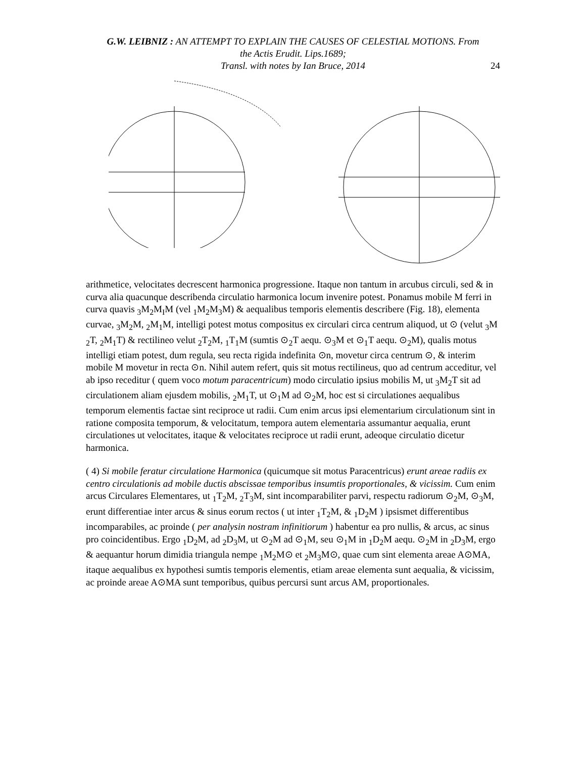G.W. LEIBNIZ : AN ATTEMPT TO EXPLAIN THE CAUSES OF CELESTIAL MOTIONS. From the Actis Erudit. Lips.1689;
Transl. with notes by Ian Bruce, 2014
24
arithmetice, velocitates decrescent harmonica progressione. Itaque non tantum in arcubus circuli, sed & in curva alia quacunque describenda circulatio harmonica locum invenire potest. Ponamus mobile M ferri in curva quavis <sub>3</sub>M<sub>2</sub>M<sub>I</sub>M (vel <sub>1</sub>M<sub>2</sub>M<sub>3</sub>M) & aequalibus temporis elementis describere (Fig. 18), elementa curvae, <sub>3</sub>M<sub>2</sub>M, <sub>2</sub>M<sub>1</sub>M, intelligi potest motus compositus ex circulari circa centrum aliquod, ut ⊙ (velut <sub>3</sub>M <sub>2</sub>T, <sub>2</sub>M<sub>1</sub>T) & rectilineo velut <sub>2</sub>T<sub>2</sub>M, <sub>1</sub>T<sub>1</sub>M (sumtis ⊙<sub>2</sub>T aequ. ⊙<sub>3</sub>M et ⊙<sub>1</sub>T aequ. ⊙<sub>2</sub>M), qualis motus intelligi etiam potest, dum regula, seu recta rigida indefinita ⊙n, movetur circa centrum ⊙, & interim mobile M movetur in recta ⊙n. Nihil autem refert, quis sit motus rectilineus, quo ad centrum acceditur, vel ab ipso receditur ( quem voco motum paracentricum) modo circulatio ipsius mobilis M, ut <sub>3</sub>M<sub>2</sub>T sit ad circulationem aliam ejusdem mobilis, <sub>2</sub>M<sub>1</sub>T, ut ⊙<sub>1</sub>M ad ⊙<sub>2</sub>M, hoc est si circulationes aequalibus temporum elementis factae sint reciproce ut radii. Cum enim arcus ipsi elementarium circulationum sint in ratione composita temporum, & velocitatum, tempora autem elementaria assumantur aequalia, erunt circulationes ut velocitates, itaque & velocitates reciproce ut radii erunt, adeoque circulatio dicetur harmonica.
( 4) Si mobile feratur circulatione Harmonica (quicumque sit motus Paracentricus) erunt areae radiis ex centro circulationis ad mobile ductis abscissae temporibus insumtis proportionales, & vicissim. Cum enim arcus Circulares Elementares, ut <sub>1</sub>T<sub>2</sub>M, <sub>2</sub>T<sub>3</sub>M, sint incomparabiliter parvi, respectu radiorum ⊙<sub>2</sub>M, ⊙<sub>3</sub>M, erunt differentiae inter arcus & sinus eorum rectos ( ut inter <sub>1</sub>T<sub>2</sub>M, & <sub>1</sub>D<sub>2</sub>M ) ipsismet differentibus incomparabiles, ac proinde ( per analysin nostram infinitiorum ) habentur ea pro nullis, & arcus, ac sinus pro coincidentibus. Ergo <sub>1</sub>D<sub>2</sub>M, ad <sub>2</sub>D<sub>3</sub>M, ut ⊙<sub>2</sub>M ad ⊙<sub>1</sub>M, seu ⊙<sub>1</sub>M in <sub>1</sub>D<sub>2</sub>M aequ. ⊙<sub>2</sub>M in <sub>2</sub>D<sub>3</sub>M, ergo & aequantur horum dimidia triangula nempe <sub>1</sub>M<sub>2</sub>M⊙ et <sub>2</sub>M<sub>3</sub>M⊙, quae cum sint elementa areae A⊙MA, itaque aequalibus ex hypothesi sumtis temporis elementis, etiam areae elementa sunt aequalia, & vicissim, ac proinde areae A⊙MA sunt temporibus, quibus percursi sunt arcus AM, proportionales.